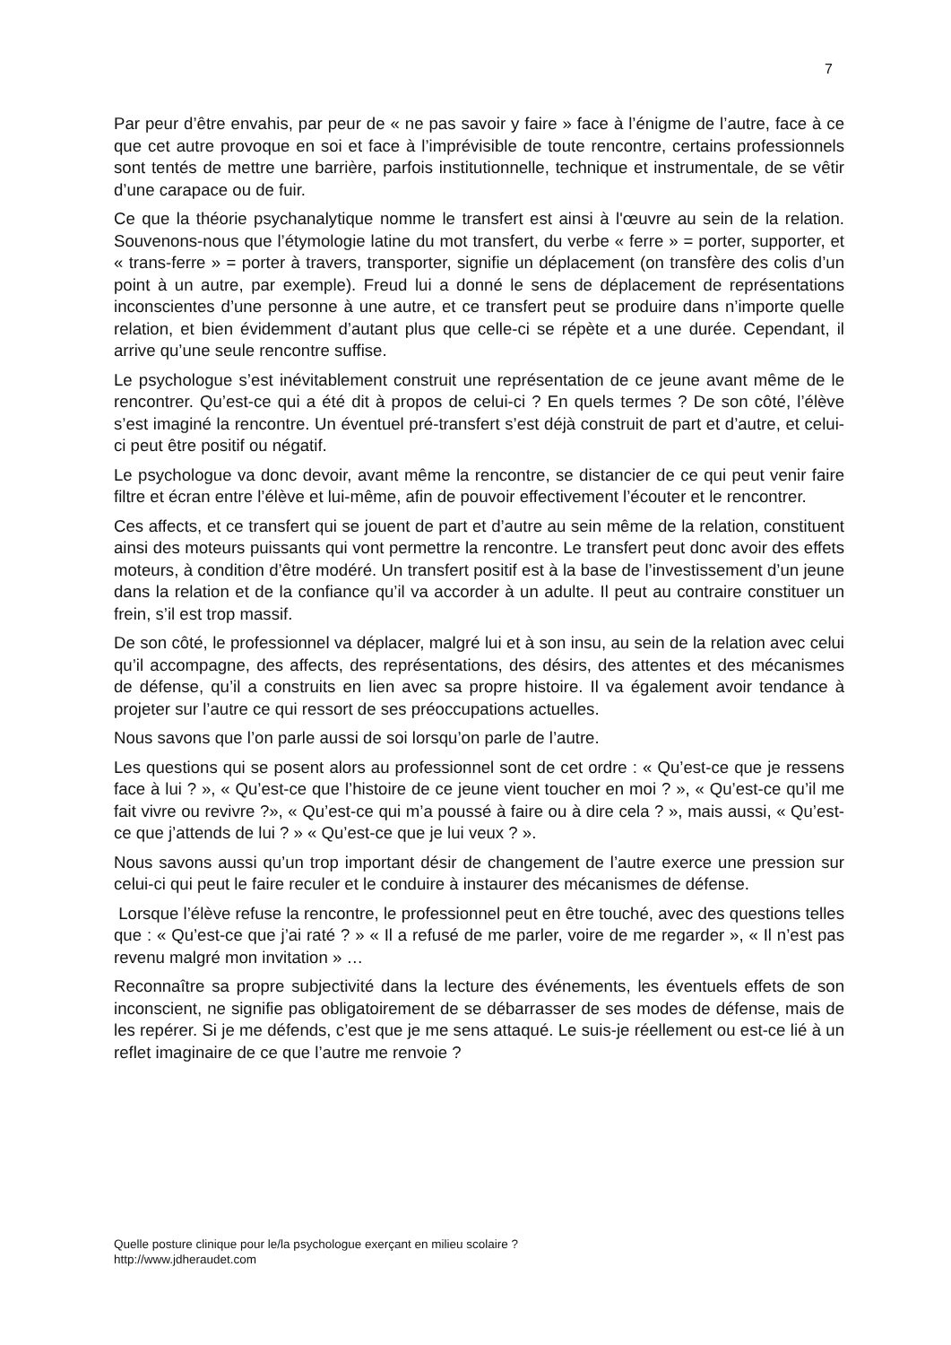7
Par peur d’être envahis, par peur de « ne pas savoir y faire » face à l’énigme de l’autre, face à ce que cet autre provoque en soi et face à l’imprévisible de toute rencontre, certains professionnels sont tentés de mettre une barrière, parfois institutionnelle, technique et instrumentale, de se vêtir d’une carapace ou de fuir.
Ce que la théorie psychanalytique nomme le transfert est ainsi à l'œuvre au sein de la relation. Souvenons-nous que l’étymologie latine du mot transfert, du verbe « ferre » = porter, supporter, et « trans-ferre » = porter à travers, transporter, signifie un déplacement (on transfère des colis d’un point à un autre, par exemple). Freud lui a donné le sens de déplacement de représentations inconscientes d’une personne à une autre, et ce transfert peut se produire dans n’importe quelle relation, et bien évidemment d’autant plus que celle-ci se répète et a une durée. Cependant, il arrive qu’une seule rencontre suffise.
Le psychologue s’est inévitablement construit une représentation de ce jeune avant même de le rencontrer. Qu’est-ce qui a été dit à propos de celui-ci ? En quels termes ? De son côté, l’élève s’est imaginé la rencontre. Un éventuel pré-transfert s’est déjà construit de part et d’autre, et celui-ci peut être positif ou négatif.
Le psychologue va donc devoir, avant même la rencontre, se distancier de ce qui peut venir faire filtre et écran entre l’élève et lui-même, afin de pouvoir effectivement l’écouter et le rencontrer.
Ces affects, et ce transfert qui se jouent de part et d’autre au sein même de la relation, constituent ainsi des moteurs puissants qui vont permettre la rencontre. Le transfert peut donc avoir des effets moteurs, à condition d’être modéré. Un transfert positif est à la base de l’investissement d’un jeune dans la relation et de la confiance qu’il va accorder à un adulte. Il peut au contraire constituer un frein, s’il est trop massif.
De son côté, le professionnel va déplacer, malgré lui et à son insu, au sein de la relation avec celui qu’il accompagne, des affects, des représentations, des désirs, des attentes et des mécanismes de défense, qu’il a construits en lien avec sa propre histoire. Il va également avoir tendance à projeter sur l’autre ce qui ressort de ses préoccupations actuelles.
Nous savons que l’on parle aussi de soi lorsqu’on parle de l’autre.
Les questions qui se posent alors au professionnel sont de cet ordre : « Qu’est-ce que je ressens face à lui ? », « Qu’est-ce que l’histoire de ce jeune vient toucher en moi ? », « Qu’est-ce qu’il me fait vivre ou revivre ?», « Qu’est-ce qui m’a poussé à faire ou à dire cela ? », mais aussi, « Qu’est-ce que j’attends de lui ? » « Qu’est-ce que je lui veux ? ».
Nous savons aussi qu’un trop important désir de changement de l’autre exerce une pression sur celui-ci qui peut le faire reculer et le conduire à instaurer des mécanismes de défense.
Lorsque l’élève refuse la rencontre, le professionnel peut en être touché, avec des questions telles que : « Qu’est-ce que j’ai raté ? » « Il a refusé de me parler, voire de me regarder », « Il n’est pas revenu malgré mon invitation » …
Reconnaître sa propre subjectivité dans la lecture des événements, les éventuels effets de son inconscient, ne signifie pas obligatoirement de se débarrasser de ses modes de défense, mais de les repérer. Si je me défends, c’est que je me sens attaqué. Le suis-je réellement ou est-ce lié à un reflet imaginaire de ce que l’autre me renvoie ?
Quelle posture clinique pour le/la psychologue exerçant en milieu scolaire ?
http://www.jdheraudet.com